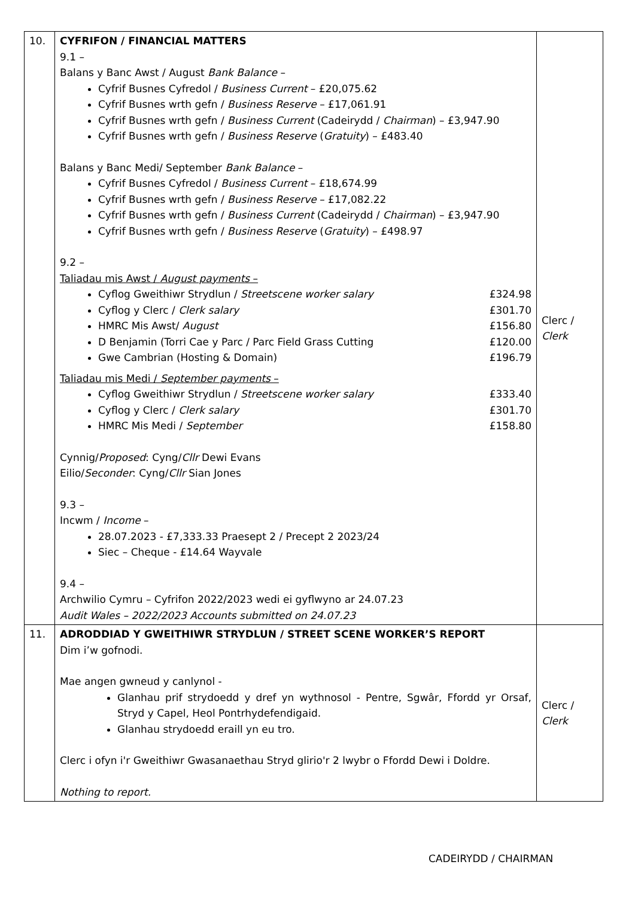| 10. | CYFRIFON / FINANCIAL MATTERS 9.1 – Balans y Banc Awst / August Bank Balance – Cyfrif Busnes Cyfredol / Business Current – £20,075.62 Cyfrif Busnes wrth gefn / Business Reserve – £17,061.91 Cyfrif Busnes wrth gefn / Business Current (Cadeirydd / Chairman ) – £3,947.90 Cyfrif Busnes wrth gefn / Business Reserve ( Gratuity ) – £483.40 Balans y Banc Medi/ September Bank Balance – Cyfrif Busnes Cyfredol / Business Current – £18,674.99 Cyfrif Busnes wrth gefn / Business Reserve – £17,082.22 Cyfrif Busnes wrth gefn / Business Current (Cadeirydd / Chairman ) – £3,947.90 Cyfrif Busnes wrth gefn / Business Reserve ( Gratuity ) – £498.97 9.2 – Taliadau mis Awst / August payments – Cyflog Gweithiwr Strydlun / Streetscene worker salary £324.98 Cyflog y Clerc / Clerk salary £301.70 HMRC Mis Awst/ August £156.80 D Benjamin (Torri Cae y Parc / Parc Field Grass Cutting £120.00 Gwe Cambrian (Hosting & Domain) £196.79 Taliadau mis Medi / September payments – Cyflog Gweithiwr Strydlun / Streetscene worker salary £333.40 Cyflog y Clerc / Clerk salary £301.70 HMRC Mis Medi / September £158.80 Cynnig/ Proposed : Cyng/ Cllr Dewi Evans Eilio/ Seconder : Cyng/ Cllr Sian Jones 9.3 – Incwm / Income – 28.07.2023 - £7,333.33 Praesept 2 / Precept 2 2023/24 Siec – Cheque - £14.64 Wayvale 9.4 – Archwilio Cymru – Cyfrifon 2022/2023 wedi ei gyflwyno ar 24.07.23 Audit Wales – 2022/2023 Accounts submitted on 24.07.23 | Clerc / Clerk |
| 11. | ADRODDIAD Y GWEITHIWR STRYDLUN / STREET SCENE WORKER’S REPORT Dim i’w gofnodi. Mae angen gwneud y canlynol - Glanhau prif strydoedd y dref yn wythnosol - Pentre, Sgwâr, Ffordd yr Orsaf, Stryd y Capel, Heol Pontrhydefendigaid. Glanhau strydoedd eraill yn eu tro. Clerc i ofyn i'r Gweithiwr Gwasanaethau Stryd glirio'r 2 lwybr o Ffordd Dewi i Doldre. Nothing to report. | Clerc / Clerk |
CADEIRYDD / CHAIRMAN